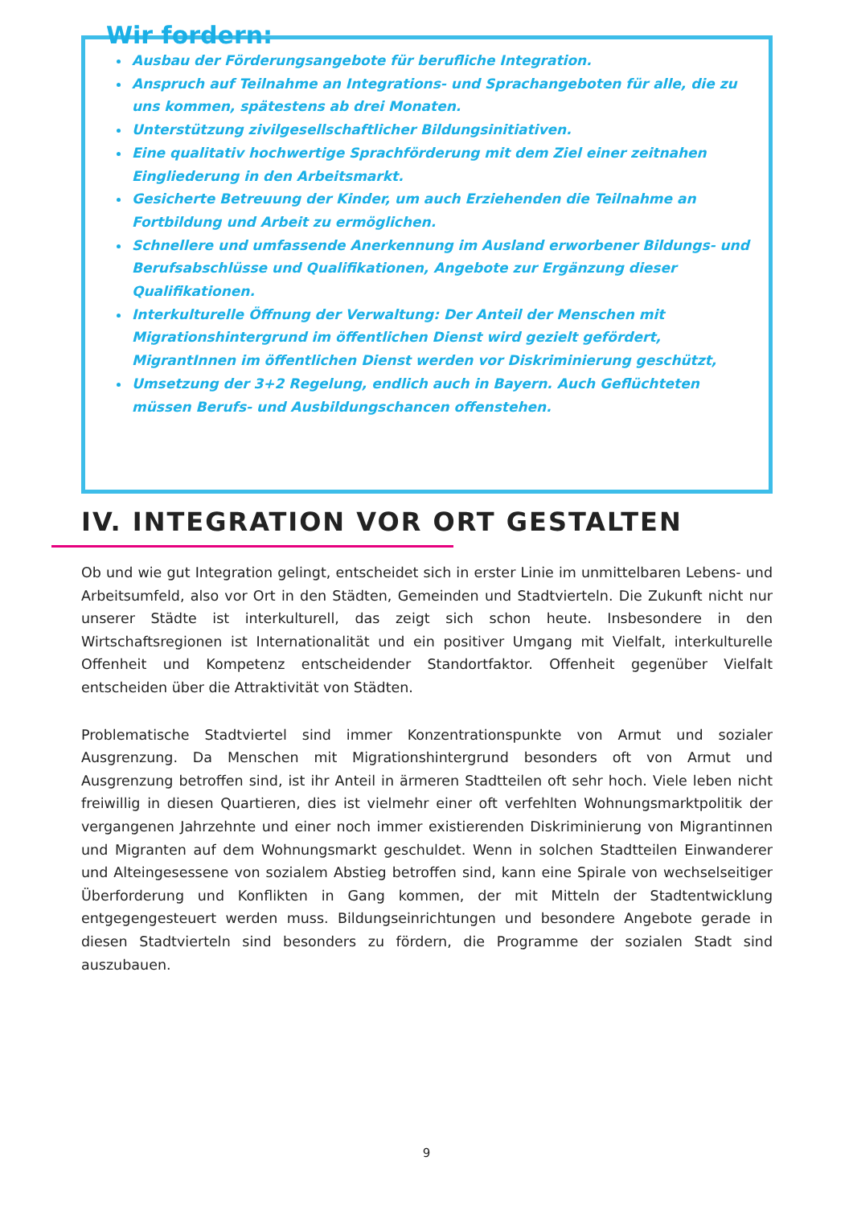Wir fordern:
Ausbau der Förderungsangebote für berufliche Integration.
Anspruch auf Teilnahme an Integrations- und Sprachangeboten für alle, die zu uns kommen, spätestens ab drei Monaten.
Unterstützung zivilgesellschaftlicher Bildungsinitiativen.
Eine qualitativ hochwertige Sprachförderung mit dem Ziel einer zeitnahen Eingliederung in den Arbeitsmarkt.
Gesicherte Betreuung der Kinder, um auch Erziehenden die Teilnahme an Fortbildung und Arbeit zu ermöglichen.
Schnellere und umfassende Anerkennung im Ausland erworbener Bildungs- und Berufsabschlüsse und Qualifikationen, Angebote zur Ergänzung dieser Qualifikationen.
Interkulturelle Öffnung der Verwaltung: Der Anteil der Menschen mit Migrationshintergrund im öffentlichen Dienst wird gezielt gefördert, MigrantInnen im öffentlichen Dienst werden vor Diskriminierung geschützt,
Umsetzung der 3+2 Regelung, endlich auch in Bayern. Auch Geflüchteten müssen Berufs- und Ausbildungschancen offenstehen.
IV. INTEGRATION VOR ORT GESTALTEN
Ob und wie gut Integration gelingt, entscheidet sich in erster Linie im unmittelbaren Lebens- und Arbeitsumfeld, also vor Ort in den Städten, Gemeinden und Stadtvierteln. Die Zukunft nicht nur unserer Städte ist interkulturell, das zeigt sich schon heute. Insbesondere in den Wirtschaftsregionen ist Internationalität und ein positiver Umgang mit Vielfalt, interkulturelle Offenheit und Kompetenz entscheidender Standortfaktor. Offenheit gegenüber Vielfalt entscheiden über die Attraktivität von Städten.
Problematische Stadtviertel sind immer Konzentrationspunkte von Armut und sozialer Ausgrenzung. Da Menschen mit Migrationshintergrund besonders oft von Armut und Ausgrenzung betroffen sind, ist ihr Anteil in ärmeren Stadtteilen oft sehr hoch. Viele leben nicht freiwillig in diesen Quartieren, dies ist vielmehr einer oft verfehlten Wohnungsmarktpolitik der vergangenen Jahrzehnte und einer noch immer existierenden Diskriminierung von Migrantinnen und Migranten auf dem Wohnungsmarkt geschuldet. Wenn in solchen Stadtteilen Einwanderer und Alteingesessene von sozialem Abstieg betroffen sind, kann eine Spirale von wechselseitiger Überforderung und Konflikten in Gang kommen, der mit Mitteln der Stadtentwicklung entgegengesteuert werden muss. Bildungseinrichtungen und besondere Angebote gerade in diesen Stadtvierteln sind besonders zu fördern, die Programme der sozialen Stadt sind auszubauen.
9